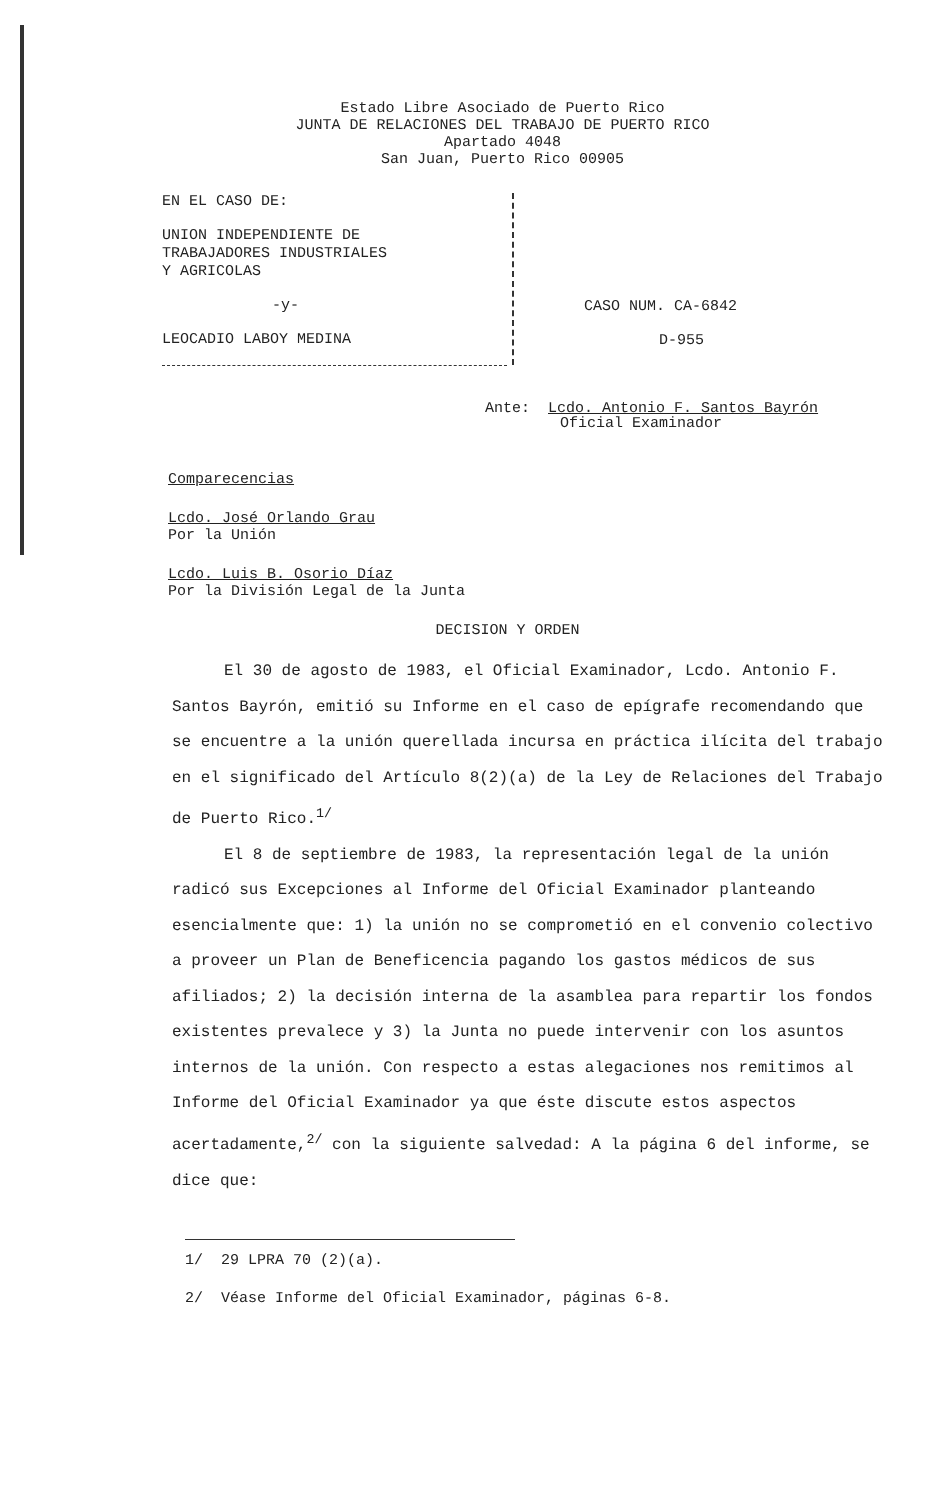Estado Libre Asociado de Puerto Rico
JUNTA DE RELACIONES DEL TRABAJO DE PUERTO RICO
Apartado 4048
San Juan, Puerto Rico 00905
EN EL CASO DE:
UNION INDEPENDIENTE DE
TRABAJADORES INDUSTRIALES
Y AGRICOLAS
-y-
LEOCADIO LABOY MEDINA
CASO NUM. CA-6842
D-955
Ante: Lcdo. Antonio F. Santos Bayrón
Oficial Examinador
Comparecencias
Lcdo. José Orlando Grau
Por la Unión
Lcdo. Luis B. Osorio Díaz
Por la División Legal de la Junta
DECISION Y ORDEN
El 30 de agosto de 1983, el Oficial Examinador, Lcdo. Antonio F. Santos Bayrón, emitió su Informe en el caso de epígrafe recomendando que se encuentre a la unión querellada incursa en práctica ilícita del trabajo en el significado del Artículo 8(2)(a) de la Ley de Relaciones del Trabajo de Puerto Rico.<sup>1/</sup>
El 8 de septiembre de 1983, la representación legal de la unión radicó sus Excepciones al Informe del Oficial Examinador planteando esencialmente que: 1) la unión no se comprometió en el convenio colectivo a proveer un Plan de Beneficencia pagando los gastos médicos de sus afiliados; 2) la decisión interna de la asamblea para repartir los fondos existentes prevalece y 3) la Junta no puede intervenir con los asuntos internos de la unión. Con respecto a estas alegaciones nos remitimos al Informe del Oficial Examinador ya que éste discute estos aspectos acertadamente,<sup>2/</sup> con la siguiente salvedad: A la página 6 del informe, se dice que:
1/ 29 LPRA 70 (2)(a).
2/ Véase Informe del Oficial Examinador, páginas 6-8.